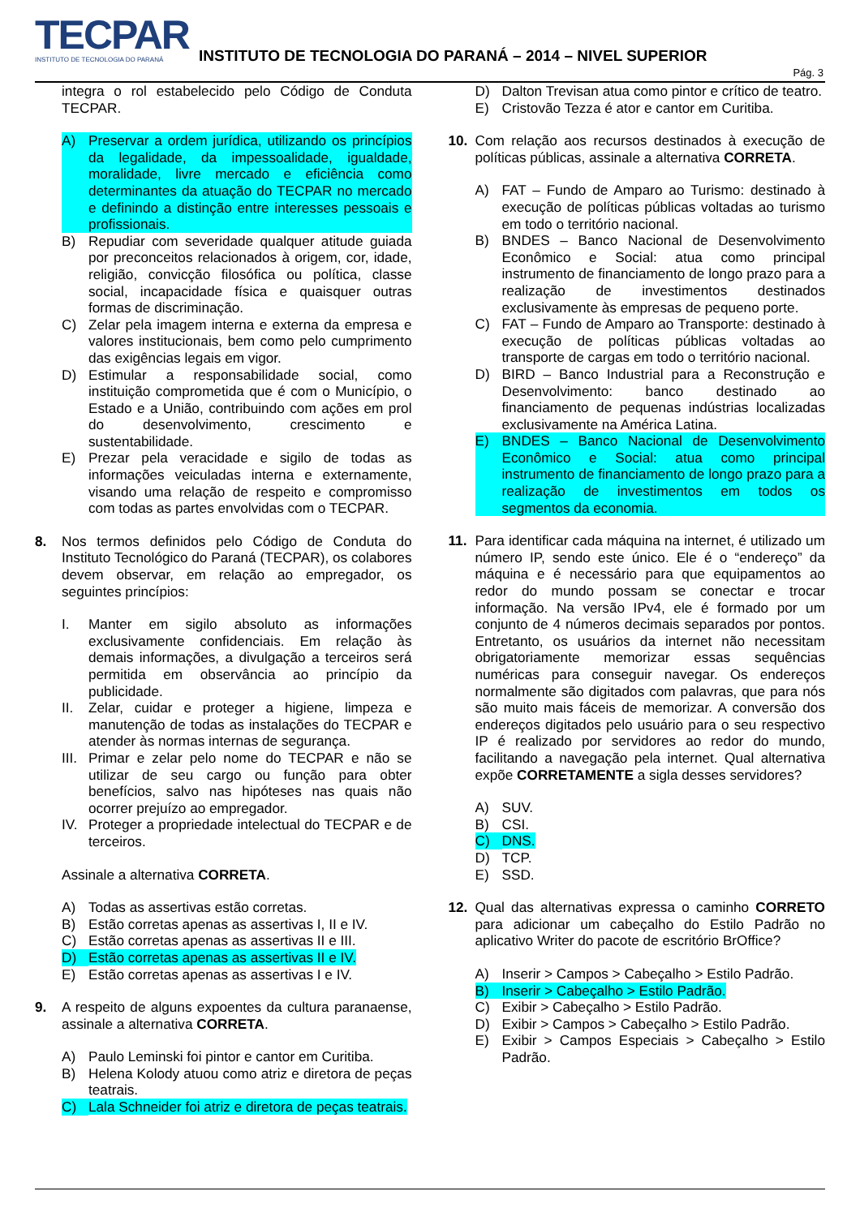TECPAR
INSTITUTO DE TECNOLOGIA DO PARANÁ
INSTITUTO DE TECNOLOGIA DO PARANÁ – 2014 – NIVEL SUPERIOR
Pág. 3
integra o rol estabelecido pelo Código de Conduta TECPAR.
A) Preservar a ordem jurídica, utilizando os princípios da legalidade, da impessoalidade, igualdade, moralidade, livre mercado e eficiência como determinantes da atuação do TECPAR no mercado e definindo a distinção entre interesses pessoais e profissionais.
B) Repudiar com severidade qualquer atitude guiada por preconceitos relacionados à origem, cor, idade, religião, convicção filosófica ou política, classe social, incapacidade física e quaisquer outras formas de discriminação.
C) Zelar pela imagem interna e externa da empresa e valores institucionais, bem como pelo cumprimento das exigências legais em vigor.
D) Estimular a responsabilidade social, como instituição comprometida que é com o Município, o Estado e a União, contribuindo com ações em prol do desenvolvimento, crescimento e sustentabilidade.
E) Prezar pela veracidade e sigilo de todas as informações veiculadas interna e externamente, visando uma relação de respeito e compromisso com todas as partes envolvidas com o TECPAR.
8. Nos termos definidos pelo Código de Conduta do Instituto Tecnológico do Paraná (TECPAR), os colabores devem observar, em relação ao empregador, os seguintes princípios:
I. Manter em sigilo absoluto as informações exclusivamente confidenciais. Em relação às demais informações, a divulgação a terceiros será permitida em observância ao princípio da publicidade.
II. Zelar, cuidar e proteger a higiene, limpeza e manutenção de todas as instalações do TECPAR e atender às normas internas de segurança.
III. Primar e zelar pelo nome do TECPAR e não se utilizar de seu cargo ou função para obter benefícios, salvo nas hipóteses nas quais não ocorrer prejuízo ao empregador.
IV. Proteger a propriedade intelectual do TECPAR e de terceiros.
Assinale a alternativa CORRETA.
A) Todas as assertivas estão corretas.
B) Estão corretas apenas as assertivas I, II e IV.
C) Estão corretas apenas as assertivas II e III.
D) Estão corretas apenas as assertivas II e IV.
E) Estão corretas apenas as assertivas I e IV.
9. A respeito de alguns expoentes da cultura paranaense, assinale a alternativa CORRETA.
A) Paulo Leminski foi pintor e cantor em Curitiba.
B) Helena Kolody atuou como atriz e diretora de peças teatrais.
C) Lala Schneider foi atriz e diretora de peças teatrais.
D) Dalton Trevisan atua como pintor e crítico de teatro.
E) Cristovão Tezza é ator e cantor em Curitiba.
10. Com relação aos recursos destinados à execução de políticas públicas, assinale a alternativa CORRETA.
A) FAT – Fundo de Amparo ao Turismo: destinado à execução de políticas públicas voltadas ao turismo em todo o território nacional.
B) BNDES – Banco Nacional de Desenvolvimento Econômico e Social: atua como principal instrumento de financiamento de longo prazo para a realização de investimentos destinados exclusivamente às empresas de pequeno porte.
C) FAT – Fundo de Amparo ao Transporte: destinado à execução de políticas públicas voltadas ao transporte de cargas em todo o território nacional.
D) BIRD – Banco Industrial para a Reconstrução e Desenvolvimento: banco destinado ao financiamento de pequenas indústrias localizadas exclusivamente na América Latina.
E) BNDES – Banco Nacional de Desenvolvimento Econômico e Social: atua como principal instrumento de financiamento de longo prazo para a realização de investimentos em todos os segmentos da economia.
11. Para identificar cada máquina na internet, é utilizado um número IP, sendo este único. Ele é o “endereço” da máquina e é necessário para que equipamentos ao redor do mundo possam se conectar e trocar informação. Na versão IPv4, ele é formado por um conjunto de 4 números decimais separados por pontos. Entretanto, os usuários da internet não necessitam obrigatoriamente memorizar essas sequências numéricas para conseguir navegar. Os endereços normalmente são digitados com palavras, que para nós são muito mais fáceis de memorizar. A conversão dos endereços digitados pelo usuário para o seu respectivo IP é realizado por servidores ao redor do mundo, facilitando a navegação pela internet. Qual alternativa expõe CORRETAMENTE a sigla desses servidores?
A) SUV.
B) CSI.
C) DNS.
D) TCP.
E) SSD.
12. Qual das alternativas expressa o caminho CORRETO para adicionar um cabeçalho do Estilo Padrão no aplicativo Writer do pacote de escritório BrOffice?
A) Inserir > Campos > Cabeçalho > Estilo Padrão.
B) Inserir > Cabeçalho > Estilo Padrão.
C) Exibir > Cabeçalho > Estilo Padrão.
D) Exibir > Campos > Cabeçalho > Estilo Padrão.
E) Exibir > Campos Especiais > Cabeçalho > Estilo Padrão.